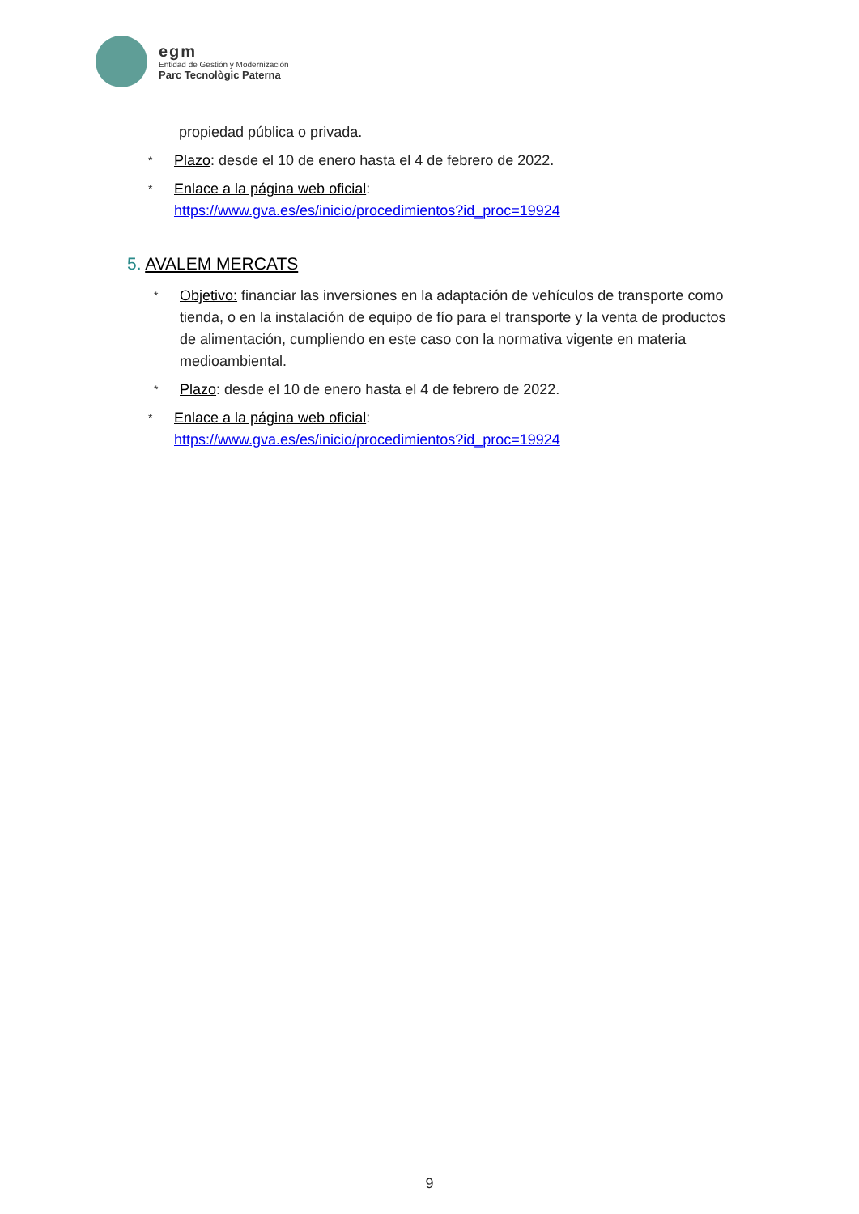egm
Entidad de Gestión y Modernización
Parc Tecnològic Paterna
propiedad pública o privada.
* Plazo: desde el 10 de enero hasta el 4 de febrero de 2022.
* Enlace a la página web oficial:
https://www.gva.es/es/inicio/procedimientos?id_proc=19924
5. AVALEM MERCATS
* Objetivo: financiar las inversiones en la adaptación de vehículos de transporte como tienda, o en la instalación de equipo de fío para el transporte y la venta de productos de alimentación, cumpliendo en este caso con la normativa vigente en materia medioambiental.
* Plazo: desde el 10 de enero hasta el 4 de febrero de 2022.
* Enlace a la página web oficial:
https://www.gva.es/es/inicio/procedimientos?id_proc=19924
9